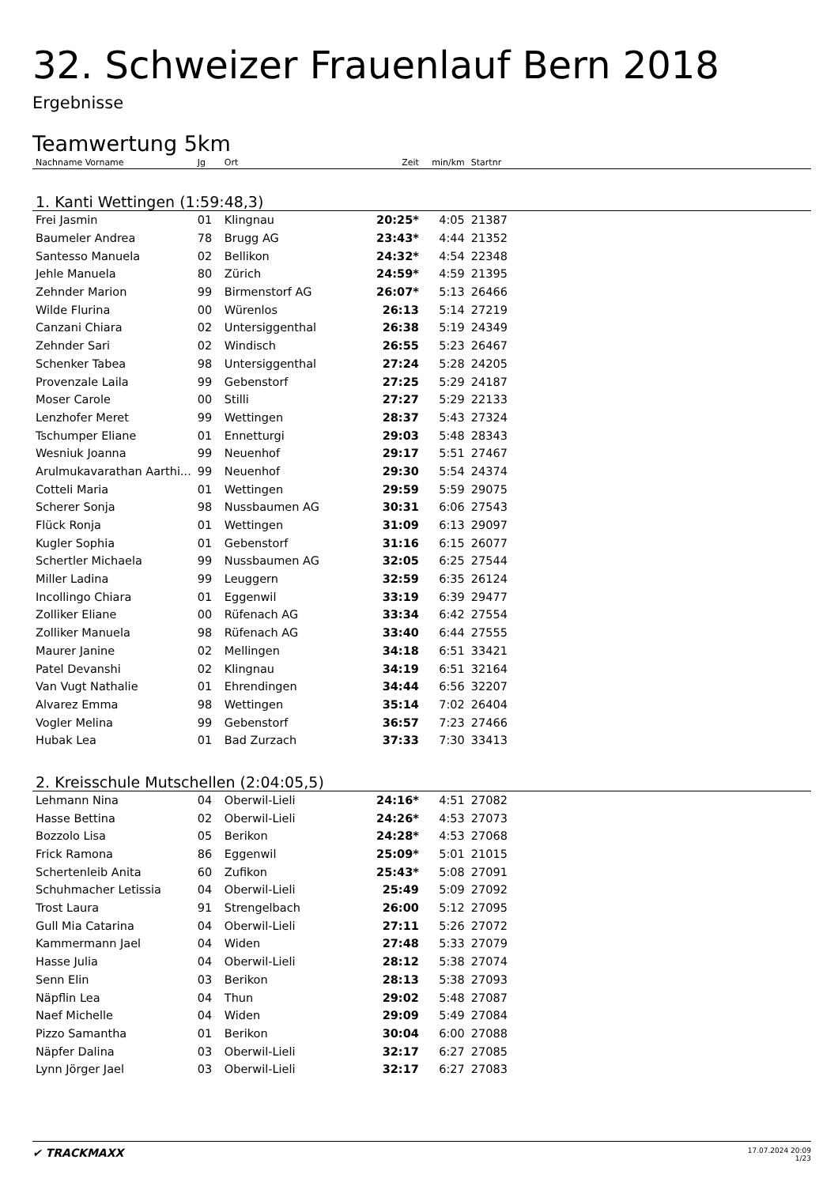32. Schweizer Frauenlauf Bern 2018
Ergebnisse
Teamwertung 5km
| Nachname Vorname | Jg | Ort | Zeit | min/km | Startnr | |
| --- | --- | --- | --- | --- | --- | --- |
| 1. Kanti Wettingen (1:59:48,3) | | | | | | |
| Frei Jasmin | 01 | Klingnau | 20:25* | 4:05 | 21387 | |
| Baumeler Andrea | 78 | Brugg AG | 23:43* | 4:44 | 21352 | |
| Santesso Manuela | 02 | Bellikon | 24:32* | 4:54 | 22348 | |
| Jehle Manuela | 80 | Zürich | 24:59* | 4:59 | 21395 | |
| Zehnder Marion | 99 | Birmenstorf AG | 26:07* | 5:13 | 26466 | |
| Wilde Flurina | 00 | Würenlos | 26:13 | 5:14 | 27219 | |
| Canzani Chiara | 02 | Untersiggenthal | 26:38 | 5:19 | 24349 | |
| Zehnder Sari | 02 | Windisch | 26:55 | 5:23 | 26467 | |
| Schenker Tabea | 98 | Untersiggenthal | 27:24 | 5:28 | 24205 | |
| Provenzale Laila | 99 | Gebenstorf | 27:25 | 5:29 | 24187 | |
| Moser Carole | 00 | Stilli | 27:27 | 5:29 | 22133 | |
| Lenzhofer Meret | 99 | Wettingen | 28:37 | 5:43 | 27324 | |
| Tschumper Eliane | 01 | Ennetturgi | 29:03 | 5:48 | 28343 | |
| Wesniuk Joanna | 99 | Neuenhof | 29:17 | 5:51 | 27467 | |
| Arulmukavarathan Aarthi... | 99 | Neuenhof | 29:30 | 5:54 | 24374 | |
| Cotteli Maria | 01 | Wettingen | 29:59 | 5:59 | 29075 | |
| Scherer Sonja | 98 | Nussbaumen AG | 30:31 | 6:06 | 27543 | |
| Flück Ronja | 01 | Wettingen | 31:09 | 6:13 | 29097 | |
| Kugler Sophia | 01 | Gebenstorf | 31:16 | 6:15 | 26077 | |
| Schertler Michaela | 99 | Nussbaumen AG | 32:05 | 6:25 | 27544 | |
| Miller Ladina | 99 | Leuggern | 32:59 | 6:35 | 26124 | |
| Incollingo Chiara | 01 | Eggenwil | 33:19 | 6:39 | 29477 | |
| Zolliker Eliane | 00 | Rüfenach AG | 33:34 | 6:42 | 27554 | |
| Zolliker Manuela | 98 | Rüfenach AG | 33:40 | 6:44 | 27555 | |
| Maurer Janine | 02 | Mellingen | 34:18 | 6:51 | 33421 | |
| Patel Devanshi | 02 | Klingnau | 34:19 | 6:51 | 32164 | |
| Van Vugt Nathalie | 01 | Ehrendingen | 34:44 | 6:56 | 32207 | |
| Alvarez Emma | 98 | Wettingen | 35:14 | 7:02 | 26404 | |
| Vogler Melina | 99 | Gebenstorf | 36:57 | 7:23 | 27466 | |
| Hubak Lea | 01 | Bad Zurzach | 37:33 | 7:30 | 33413 | |
| 2. Kreisschule Mutschellen (2:04:05,5) | | | | | | |
| Lehmann Nina | 04 | Oberwil-Lieli | 24:16* | 4:51 | 27082 | |
| Hasse Bettina | 02 | Oberwil-Lieli | 24:26* | 4:53 | 27073 | |
| Bozzolo Lisa | 05 | Berikon | 24:28* | 4:53 | 27068 | |
| Frick Ramona | 86 | Eggenwil | 25:09* | 5:01 | 21015 | |
| Schertenleib Anita | 60 | Zufikon | 25:43* | 5:08 | 27091 | |
| Schuhmacher Letissia | 04 | Oberwil-Lieli | 25:49 | 5:09 | 27092 | |
| Trost Laura | 91 | Strengelbach | 26:00 | 5:12 | 27095 | |
| Gull Mia Catarina | 04 | Oberwil-Lieli | 27:11 | 5:26 | 27072 | |
| Kammermann Jael | 04 | Widen | 27:48 | 5:33 | 27079 | |
| Hasse Julia | 04 | Oberwil-Lieli | 28:12 | 5:38 | 27074 | |
| Senn Elin | 03 | Berikon | 28:13 | 5:38 | 27093 | |
| Näpflin Lea | 04 | Thun | 29:02 | 5:48 | 27087 | |
| Naef Michelle | 04 | Widen | 29:09 | 5:49 | 27084 | |
| Pizzo Samantha | 01 | Berikon | 30:04 | 6:00 | 27088 | |
| Näpfer Dalina | 03 | Oberwil-Lieli | 32:17 | 6:27 | 27085 | |
| Lynn Jörger Jael | 03 | Oberwil-Lieli | 32:17 | 6:27 | 27083 | |
✔ TRACKMAXX
17.07.2024 20:09
1/23